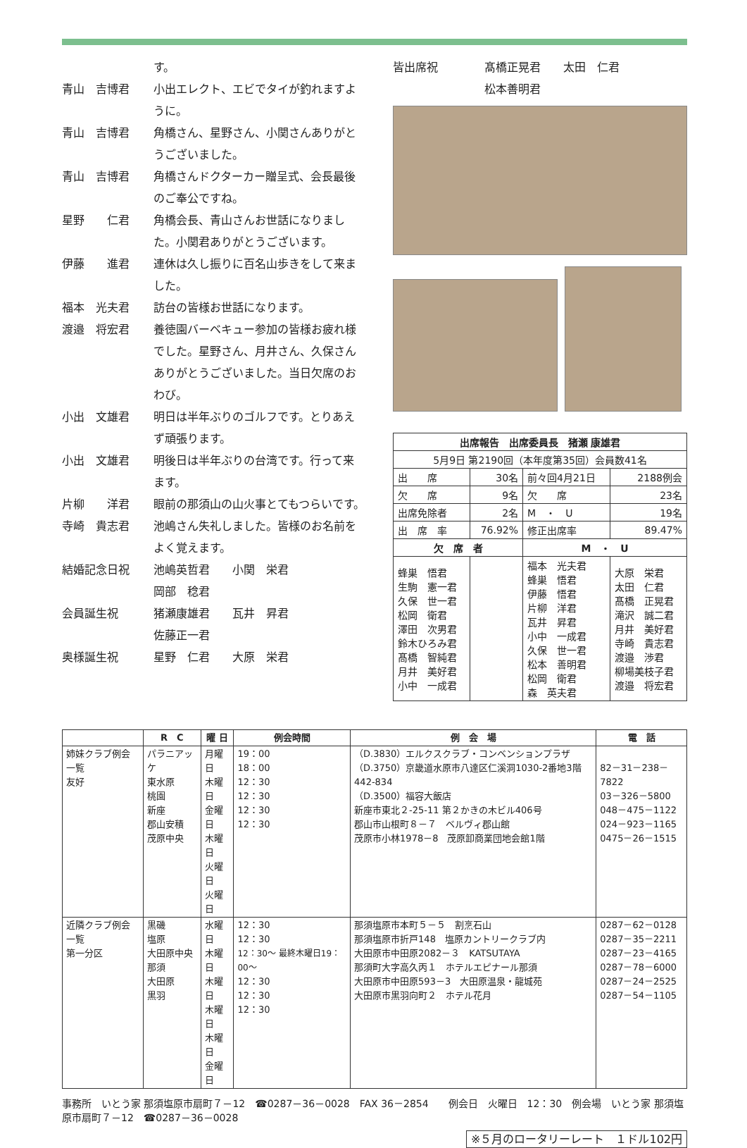す。
青山　吉博君 小出エレクト、エビでタイが釣れますように。
青山　吉博君 角橋さん、星野さん、小関さんありがとうございました。
青山　吉博君 角橋さんドクターカー贈呈式、会長最後のご奉公ですね。
星野　　仁君 角橋会長、青山さんお世話になりました。小関君ありがとうございます。
伊藤　　進君 連休は久し振りに百名山歩きをして来ました。
福本　光夫君 訪台の皆様お世話になります。
渡邉　将宏君 養徳園バーベキュー参加の皆様お疲れ様でした。星野さん、月井さん、久保さんありがとうございました。当日欠席のおわび。
小出　文雄君 明日は半年ぶりのゴルフです。とりあえず頑張ります。
小出　文雄君 明後日は半年ぶりの台湾です。行って来ます。
片柳　　洋君 眼前の那須山の山火事とてもつらいです。
寺崎　貴志君 池嶋さん失礼しました。皆様のお名前をよく覚えます。
結婚記念日祝 池嶋英哲君　　小関　栄君
岡部　稔君
会員誕生祝 猪瀬康雄君　　瓦井　昇君
佐藤正一君
奥様誕生祝 星野　仁君　　大原　栄君
皆出席祝 髙橋正晃君　　太田　仁君
松本善明君
| 出席報告 出席委員長 猪瀬 康雄君 | | | |
| --- | --- | --- | --- |
| 5月9日 第2190回（本年度第35回）会員数41名 | | | |
| 出 席 | 30名 | 前々回4月21日 | 2188例会 |
| 欠 席 | 9名 | 欠 席 | 23名 |
| 出席免除者 | 2名 | M ・ U | 19名 |
| 出 席 率 | 76.92% | 修正出席率 | 89.47% |
| 欠 席 者 | | M ・ U | |
| 蜂巣 悟君 生駒 憲一君 久保 世一君 松岡 衛君 澤田 次男君 鈴木ひろみ君 髙橋 智純君 月井 美好君 小中 一成君 | | 福本 光夫君 蜂巣 悟君 伊藤 悟君 片柳 洋君 瓦井 昇君 小中 一成君 久保 世一君 松本 善明君 松岡 衛君 森 英夫君 | 大原 栄君 太田 仁君 髙橋 正晃君 滝沢 誠二君 月井 美好君 寺崎 貴志君 渡邉 渉君 柳場美枝子君 渡邉 将宏君 |
| | R C | 曜 日 | 例会時間 | 例 会 場 | 電 話 |
| --- | --- | --- | --- | --- | --- |
| 姉妹クラブ例会一覧 友好 | パラニアッケ 東水原 桃園 新座 郡山安積 茂原中央 | 月曜日 木曜日 金曜日 木曜日 火曜日 火曜日 | 19：00 18：00 12：30 12：30 12：30 12：30 | （D.3830）エルクスクラブ・コンベンションプラザ （D.3750）京畿道水原市八達区仁溪洞1030-2番地3階442-834 （D.3500）福容大飯店 新座市東北２-25-11 第２かきの木ビル406号 郡山市山根町８－７ ベルヴィ郡山館 茂原市小林1978－8 茂原卸商業団地会館1階 | 82－31－238－7822 03－326－5800 048－475－1122 024－923－1165 0475－26－1515 |
| 近隣クラブ例会一覧 第一分区 | 黒磯 塩原 大田原中央 那須 大田原 黒羽 | 水曜日 木曜日 木曜日 木曜日 木曜日 金曜日 | 12：30 12：30 12：30～ 最終木曜日19：00～ 12：30 12：30 12：30 | 那須塩原市本町５－５ 割烹石山 那須塩原市折戸148 塩原カントリークラブ内 大田原市中田原2082－３ KATSUTAYA 那須町大字高久丙１ ホテルエピナール那須 大田原市中田原593－3 大田原温泉・龍城苑 大田原市黒羽向町２ ホテル花月 | 0287－62－0128 0287－35－2211 0287－23－4165 0287－78－6000 0287－24－2525 0287－54－1105 |
事務所　いとう家 那須塩原市扇町７－12　☎0287－36－0028　FAX 36－2854　　例会日　火曜日　12：30　例会場　いとう家 那須塩原市扇町７－12　☎0287－36－0028
※５月のロータリーレート　１ドル102円